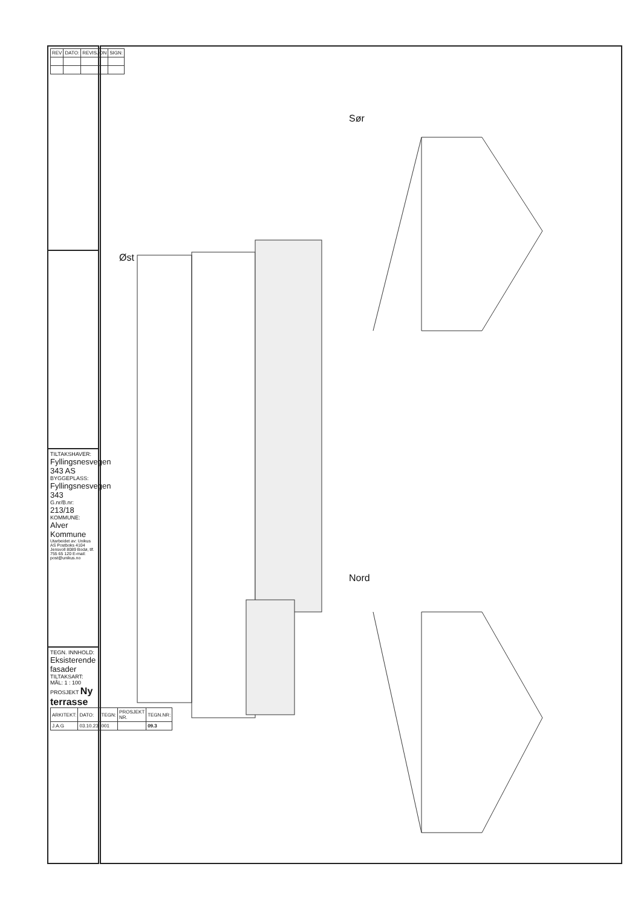| REV | DATO: | REVISJON | SIGN: |
| --- | --- | --- | --- |
TILTAKSHAVER: Fyllingsnesvegen 343 AS
BYGGEPLASS: Fyllingsnesvegen 343
G.nr/B.nr: 213/18
KOMMUNE: Alver Kommune
Utarbeidet av: Unikus AS Postboks 4104 Jensvoll 8089 Bodø, tlf. 755 65 120 E-mail: post@unikus.no
TEGN. INNHOLD: Eksisterende fasader TILTAKSART: MÅL: 1 : 100
PROSJEKT Ny terrasse
| ARKITEKT: | DATO: | TEGN: | PROSJEKT NR. | TEGN.NR: |
| --- | --- | --- | --- | --- |
| J.A.G | 03.10.23 | 001 | | 09.3 |
Sør
Øst
Nord